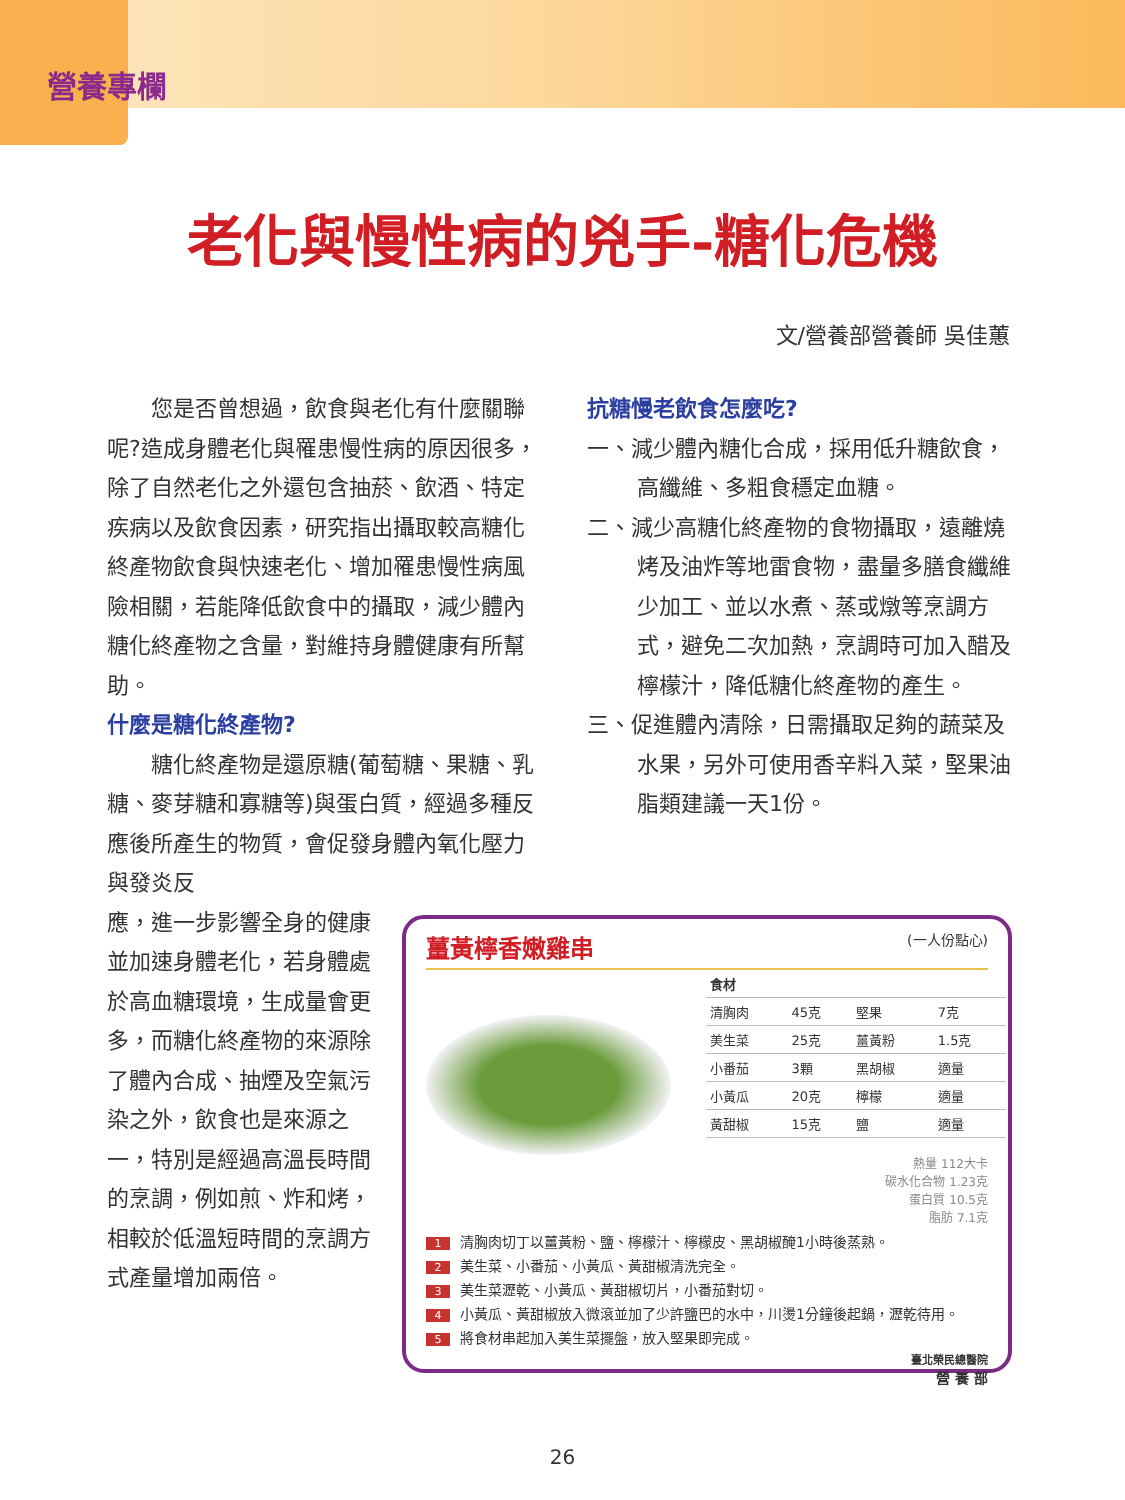營養專欄
老化與慢性病的兇手-糖化危機
文/營養部營養師 吳佳蕙
您是否曾想過，飲食與老化有什麼關聯呢?造成身體老化與罹患慢性病的原因很多，除了自然老化之外還包含抽菸、飲酒、特定疾病以及飲食因素，研究指出攝取較高糖化終產物飲食與快速老化、增加罹患慢性病風險相關，若能降低飲食中的攝取，減少體內糖化終產物之含量，對維持身體健康有所幫助。
什麼是糖化終產物?
糖化終產物是還原糖(葡萄糖、果糖、乳糖、麥芽糖和寡糖等)與蛋白質，經過多種反應後所產生的物質，會促發身體內氧化壓力與發炎反
應，進一步影響全身的健康並加速身體老化，若身體處於高血糖環境，生成量會更多，而糖化終產物的來源除了體內合成、抽煙及空氣污染之外，飲食也是來源之一，特別是經過高溫長時間的烹調，例如煎、炸和烤，相較於低溫短時間的烹調方式產量增加兩倍。
抗糖慢老飲食怎麼吃?
一、減少體內糖化合成，採用低升糖飲食，高纖維、多粗食穩定血糖。
二、減少高糖化終產物的食物攝取，遠離燒烤及油炸等地雷食物，盡量多膳食纖維少加工、並以水煮、蒸或燉等烹調方式，避免二次加熱，烹調時可加入醋及檸檬汁，降低糖化終產物的產生。
三、促進體內清除，日需攝取足夠的蔬菜及水果，另外可使用香辛料入菜，堅果油脂類建議一天1份。
薑黃檸香嫩雞串 (一人份點心)
| 食材 | | | |
| --- | --- | --- | --- |
| 清胸肉 | 45克 | 堅果 | 7克 |
| 美生菜 | 25克 | 薑黃粉 | 1.5克 |
| 小番茄 | 3顆 | 黑胡椒 | 適量 |
| 小黃瓜 | 20克 | 檸檬 | 適量 |
| 黃甜椒 | 15克 | 鹽 | 適量 |
熱量 112大卡
碳水化合物 1.23克
蛋白質 10.5克
脂肪 7.1克
1 清胸肉切丁以薑黃粉、鹽、檸檬汁、檸檬皮、黑胡椒醃1小時後蒸熟。
2 美生菜、小番茄、小黃瓜、黃甜椒清洗完全。
3 美生菜瀝乾、小黃瓜、黃甜椒切片，小番茄對切。
4 小黃瓜、黃甜椒放入微滾並加了少許鹽巴的水中，川燙1分鐘後起鍋，瀝乾待用。
5 將食材串起加入美生菜擺盤，放入堅果即完成。
臺北榮民總醫院
營 養 部
26